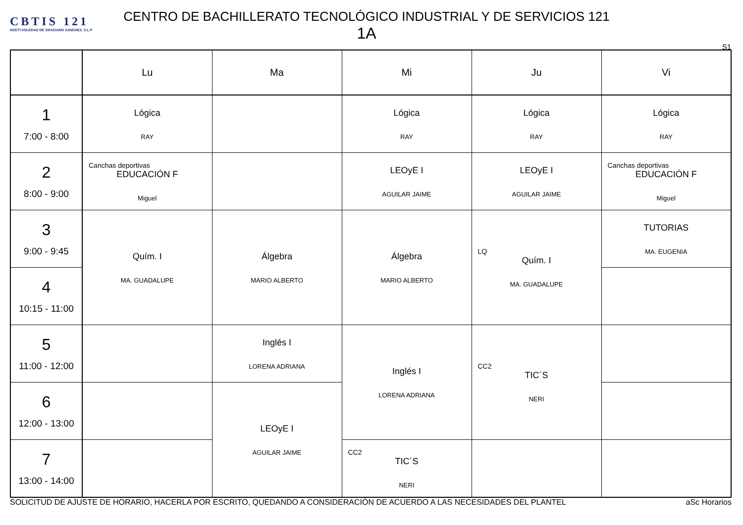CBTIS 121
DGETI SOLEDAD DE GRACIANO SANCHEZ, S.L.P
CENTRO DE BACHILLERATO TECNOLÓGICO INDUSTRIAL Y DE SERVICIOS 121
1A
S1
| | Lu | Ma | Mi | Ju | Vi |
| --- | --- | --- | --- | --- | --- |
| 1 7:00 - 8:00 | Lógica RAY | | Lógica RAY | Lógica RAY | Lógica RAY |
| 2 8:00 - 9:00 | Canchas deportivas EDUCACIÓN F Miguel | | LEOyE I AGUILAR JAIME | LEOyE I AGUILAR JAIME | Canchas deportivas EDUCACIÓN F Miguel |
| 3 9:00 - 9:45 | Quím. I MA. GUADALUPE | Álgebra MARIO ALBERTO | Álgebra MARIO ALBERTO | LQ Quím. I MA. GUADALUPE | TUTORIAS MA. EUGENIA |
| 4 10:15 - 11:00 | | | | | |
| 5 11:00 - 12:00 | | Inglés I LORENA ADRIANA | Inglés I LORENA ADRIANA | CC2 TIC´S NERI | |
| 6 12:00 - 13:00 | | LEOyE I AGUILAR JAIME | | | |
| 7 13:00 - 14:00 | | | CC2 TIC´S NERI | | |
SOLICITUD DE AJUSTE DE HORARIO, HACERLA POR ESCRITO, QUEDANDO A CONSIDERACIÓN DE ACUERDO A LAS NECESIDADES DEL PLANTEL aSc Horarios